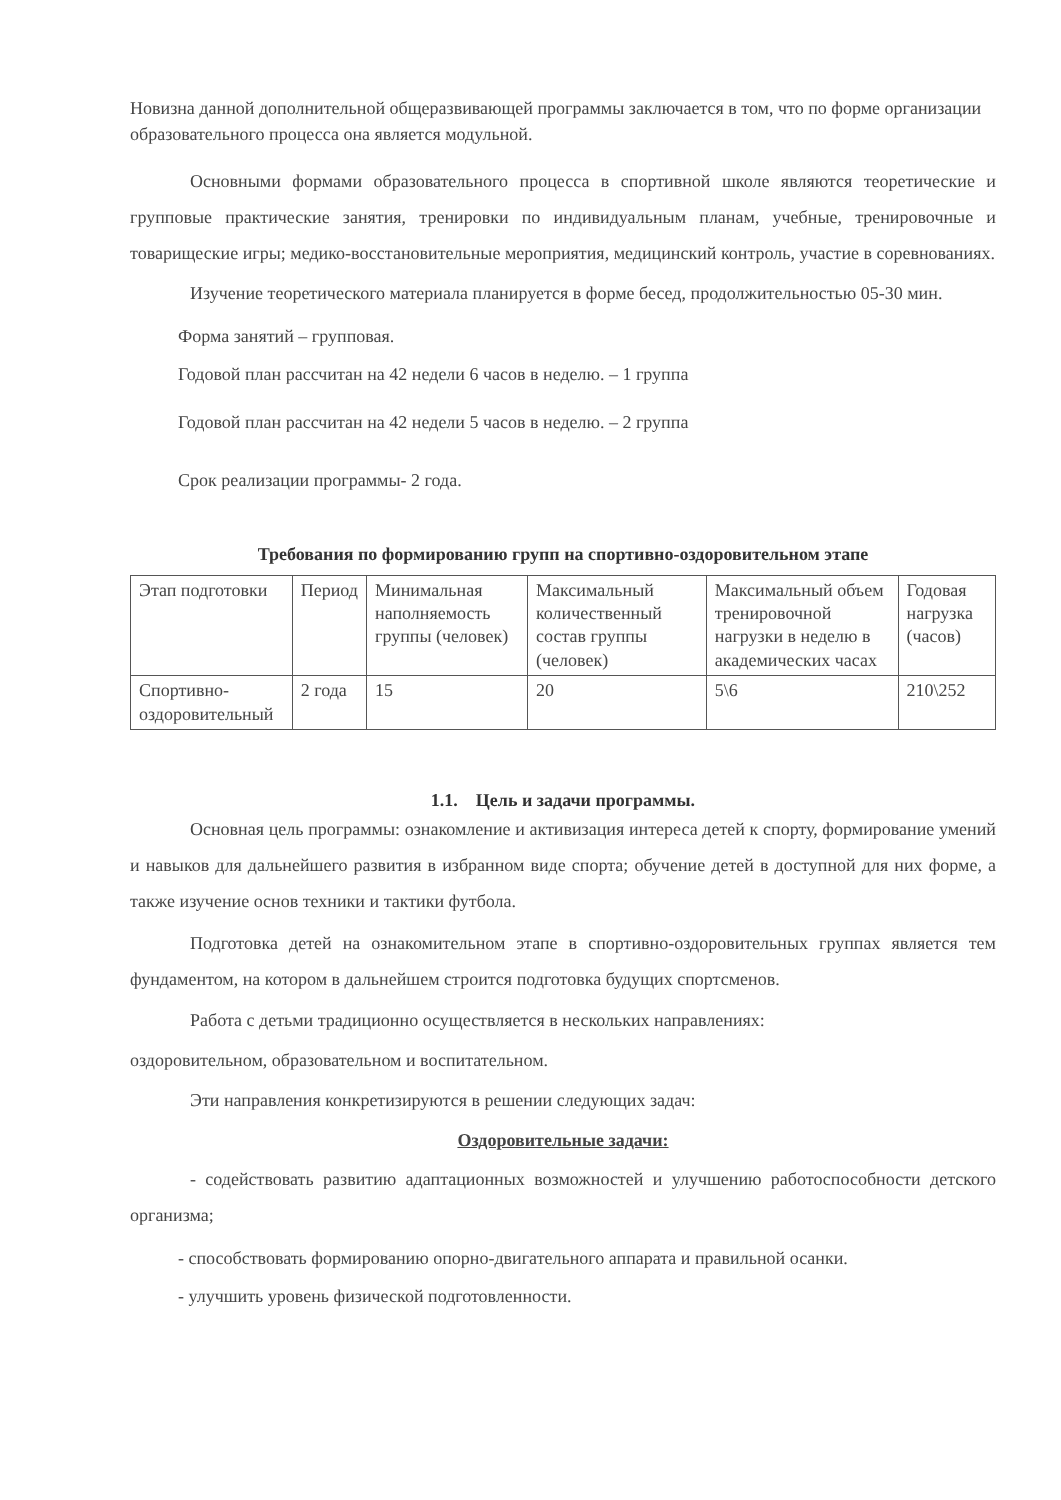Новизна данной дополнительной общеразвивающей программы заключается в том, что по форме организации образовательного процесса она является модульной.
Основными формами образовательного процесса в спортивной школе являются теоретические и групповые практические занятия, тренировки по индивидуальным планам, учебные, тренировочные и товарищеские игры; медико-восстановительные мероприятия, медицинский контроль, участие в соревнованиях.
Изучение теоретического материала планируется в форме бесед, продолжительностью 05-30 мин.
Форма занятий – групповая.
Годовой план рассчитан на 42 недели 6 часов в неделю. – 1 группа
Годовой план рассчитан на 42 недели 5 часов в неделю. – 2 группа
Срок реализации программы- 2 года.
Требования по формированию групп на спортивно-оздоровительном этапе
| Этап подготовки | Период | Минимальная наполняемость группы (человек) | Максимальный количественный состав группы (человек) | Максимальный объем тренировочной нагрузки в неделю в академических часах | Годовая нагрузка (часов) |
| Спортивно-оздоровительный | 2 года | 15 | 20 | 5\6 | 210\252 |
1.1. Цель и задачи программы.
Основная цель программы: ознакомление и активизация интереса детей к спорту, формирование умений и навыков для дальнейшего развития в избранном виде спорта; обучение детей в доступной для них форме, а также изучение основ техники и тактики футбола.
Подготовка детей на ознакомительном этапе в спортивно-оздоровительных группах является тем фундаментом, на котором в дальнейшем строится подготовка будущих спортсменов.
Работа с детьми традиционно осуществляется в нескольких направлениях:
оздоровительном, образовательном и воспитательном.
Эти направления конкретизируются в решении следующих задач:
Оздоровительные задачи:
- содействовать развитию адаптационных возможностей и улучшению работоспособности детского организма;
- способствовать формированию опорно-двигательного аппарата и правильной осанки.
- улучшить уровень физической подготовленности.